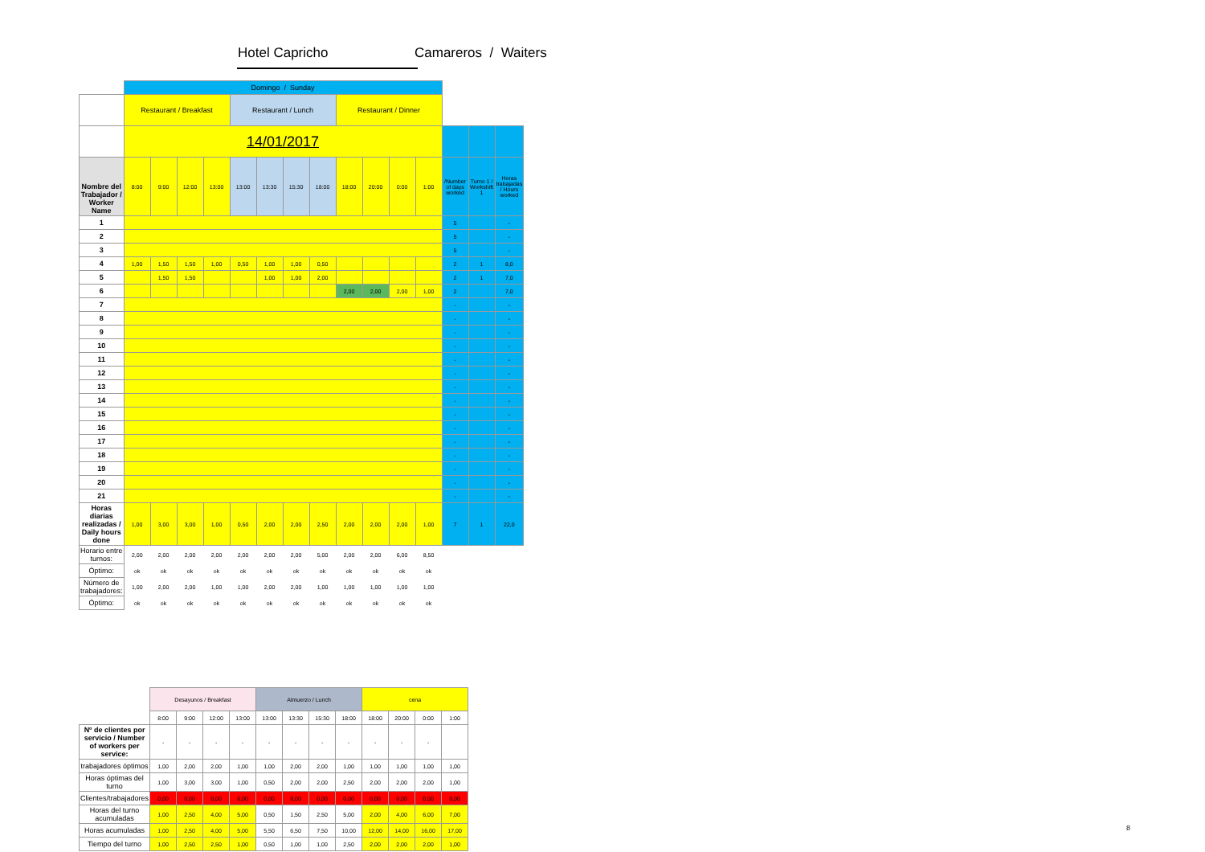Hotel Capricho Camareros / Waiters
| | Domingo / Sunday | | | | | | | | | | | | | | |
| | Restaurant / Breakfast | | | | Restaurant / Lunch | | | | Restaurant / Dinner | | | | | | |
| | 14/01/2017 | | | | | | | | | | | | | | |
| Nombre del Trabajador / Worker Name | 8:00 | 9:00 | 12:00 | 13:00 | 13:00 | 13:30 | 15:30 | 18:00 | 18:00 | 20:00 | 0:00 | 1:00 | /Number of days worked | Turno 1 / Workshift 1 | Horas trabajadas / Hours worked |
| 1 | | | | | | | | | | | | | 5 | | - |
| 2 | | | | | | | | | | | | | 5 | | - |
| 3 | | | | | | | | | | | | | 5 | | - |
| 4 | 1,00 | 1,50 | 1,50 | 1,00 | 0,50 | 1,00 | 1,00 | 0,50 | | | | | 2 | 1 | 8,0 |
| 5 | | 1,50 | 1,50 | | | 1,00 | 1,00 | 2,00 | | | | | 2 | 1 | 7,0 |
| 6 | | | | | | | | | 2,00 | 2,00 | 2,00 | 1,00 | 2 | | 7,0 |
| 7 | | | | | | | | | | | | | - | | - |
| 8 | | | | | | | | | | | | | - | | - |
| 9 | | | | | | | | | | | | | - | | - |
| 10 | | | | | | | | | | | | | - | | - |
| 11 | | | | | | | | | | | | | - | | - |
| 12 | | | | | | | | | | | | | - | | - |
| 13 | | | | | | | | | | | | | - | | - |
| 14 | | | | | | | | | | | | | - | | - |
| 15 | | | | | | | | | | | | | - | | - |
| 16 | | | | | | | | | | | | | - | | - |
| 17 | | | | | | | | | | | | | - | | - |
| 18 | | | | | | | | | | | | | - | | - |
| 19 | | | | | | | | | | | | | - | | - |
| 20 | | | | | | | | | | | | | - | | - |
| 21 | | | | | | | | | | | | | - | | - |
| Horas diarias realizadas / Daily hours done | 1,00 | 3,00 | 3,00 | 1,00 | 0,50 | 2,00 | 2,00 | 2,50 | 2,00 | 2,00 | 2,00 | 1,00 | 7 | 1 | 22,0 |
| Horario entre turnos: | 2,00 | 2,00 | 2,00 | 2,00 | 2,00 | 2,00 | 2,00 | 5,00 | 2,00 | 2,00 | 6,00 | 8,50 | | | |
| Óptimo: | ok | ok | ok | ok | ok | ok | ok | ok | ok | ok | ok | ok | | | |
| Número de trabajadores: | 1,00 | 2,00 | 2,00 | 1,00 | 1,00 | 2,00 | 2,00 | 1,00 | 1,00 | 1,00 | 1,00 | 1,00 | | | |
| Óptimo: | ok | ok | ok | ok | ok | ok | ok | ok | ok | ok | ok | ok | | | |
| | Desayunos / Breakfast | | | | Almuerzo / Lunch | | | | cena | | | |
| | 8:00 | 9:00 | 12:00 | 13:00 | 13:00 | 13:30 | 15:30 | 18:00 | 18:00 | 20:00 | 0:00 | 1:00 |
| Nº de clientes por servicio / Number of workers per service: | - | - | - | - | - | - | - | - | - | - | - | |
| trabajadores óptimos | 1,00 | 2,00 | 2,00 | 1,00 | 1,00 | 2,00 | 2,00 | 1,00 | 1,00 | 1,00 | 1,00 | 1,00 |
| Horas óptimas del turno | 1,00 | 3,00 | 3,00 | 1,00 | 0,50 | 2,00 | 2,00 | 2,50 | 2,00 | 2,00 | 2,00 | 1,00 |
| Clientes/trabajadores | 0,00 | 0,00 | 0,00 | 0,00 | 0,00 | 0,00 | 0,00 | 0,00 | 0,00 | 0,00 | 0,00 | 0,00 |
| Horas del turno acumuladas | 1,00 | 2,50 | 4,00 | 5,00 | 0,50 | 1,50 | 2,50 | 5,00 | 2,00 | 4,00 | 6,00 | 7,00 |
| Horas acumuladas | 1,00 | 2,50 | 4,00 | 5,00 | 5,50 | 6,50 | 7,50 | 10,00 | 12,00 | 14,00 | 16,00 | 17,00 |
| Tiempo del turno | 1,00 | 2,50 | 2,50 | 1,00 | 0,50 | 1,00 | 1,00 | 2,50 | 2,00 | 2,00 | 2,00 | 1,00 |
8